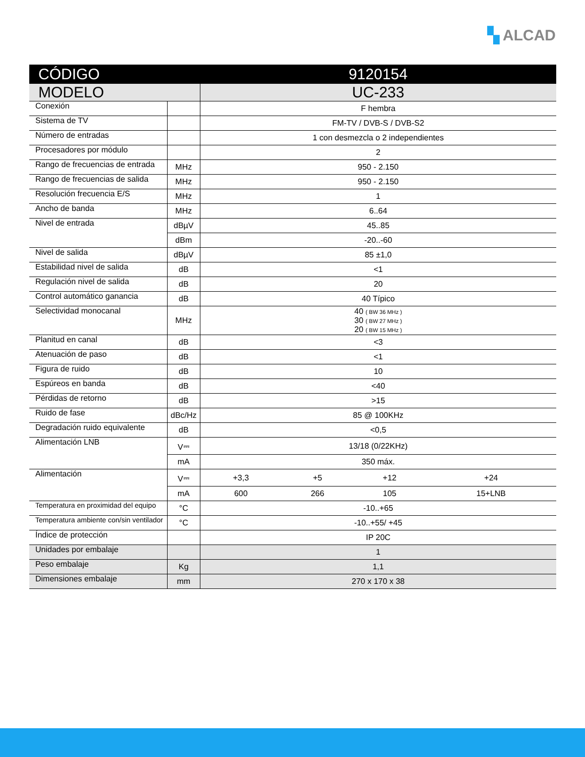▚ ALCAD
| CÓDIGO | | 9120154 | | | |
| --- | --- | --- | --- | --- | --- |
| MODELO | | UC-233 | | | |
| Conexión | | F hembra | | | |
| Sistema de TV | | FM-TV / DVB-S / DVB-S2 | | | |
| Número de entradas | | 1 con desmezcla o 2 independientes | | | |
| Procesadores por módulo | | 2 | | | |
| Rango de frecuencias de entrada | MHz | 950 - 2.150 | | | |
| Rango de frecuencias de salida | MHz | 950 - 2.150 | | | |
| Resolución frecuencia E/S | MHz | 1 | | | |
| Ancho de banda | MHz | 6..64 | | | |
| Nivel de entrada | dBµV | 45..85 | | | |
| | dBm | -20..-60 | | | |
| Nivel de salida | dBµV | 85 ±1,0 | | | |
| Estabilidad nivel de salida | dB | <1 | | | |
| Regulación nivel de salida | dB | 20 | | | |
| Control automático ganancia | dB | 40 Típico | | | |
| Selectividad monocanal | MHz | 40 ( BW 36 MHz ) 30 ( BW 27 MHz ) 20 ( BW 15 MHz ) | | | |
| Planitud en canal | dB | <3 | | | |
| Atenuación de paso | dB | <1 | | | |
| Figura de ruido | dB | 10 | | | |
| Espúreos en banda | dB | <40 | | | |
| Pérdidas de retorno | dB | >15 | | | |
| Ruido de fase | dBc/Hz | 85 @ 100KHz | | | |
| Degradación ruido equivalente | dB | <0,5 | | | |
| Alimentación LNB | V⎓ | 13/18 (0/22KHz) | | | |
| | mA | 350 máx. | | | |
| Alimentación | V⎓ | +3,3 | +5 | +12 | +24 |
| | mA | 600 | 266 | 105 | 15+LNB |
| Temperatura en proximidad del equipo | °C | -10..+65 | | | |
| Temperatura ambiente con/sin ventilador | °C | -10..+55/ +45 | | | |
| Índice de protección | | IP 20C | | | |
| Unidades por embalaje | | 1 | | | |
| Peso embalaje | Kg | 1,1 | | | |
| Dimensiones embalaje | mm | 270 x 170 x 38 | | | |